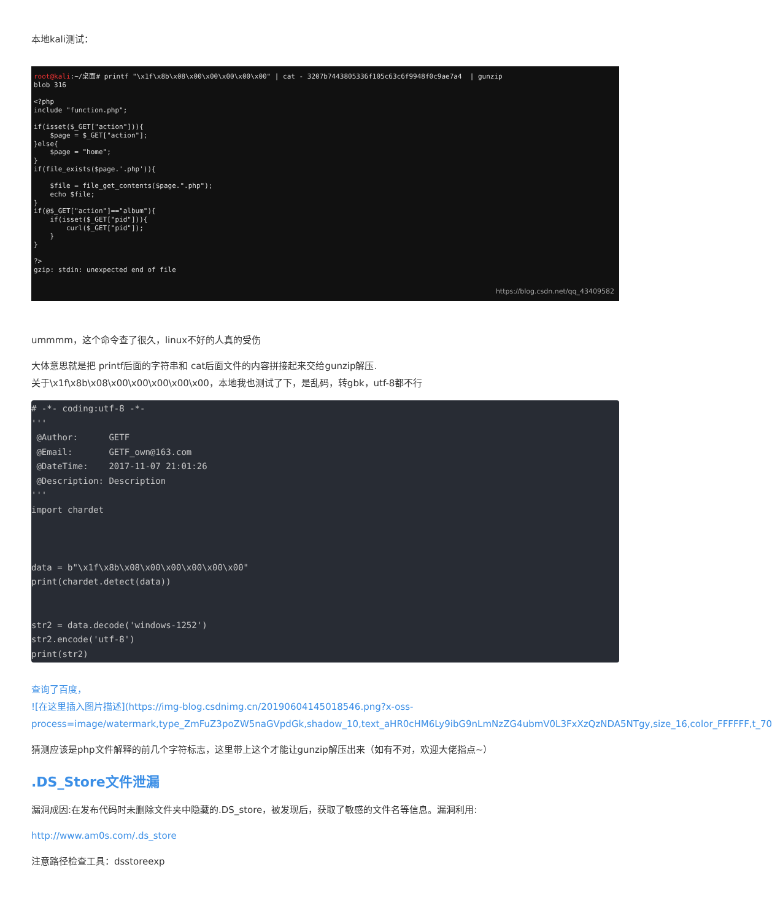本地kali测试：
root@kali:~/桌面# printf "\x1f\x8b\x08\x00\x00\x00\x00\x00" | cat - 3207b7443805336f105c63c6f9948f0c9ae7a4 | gunzip blob 316 <?php include "function.php"; if(isset($_GET["action"])){ $page = $_GET["action"]; }else{ $page = "home"; } if(file_exists($page.'.php')){ $file = file_get_contents($page.".php"); echo $file; } if(@$_GET["action"]=="album"){ if(isset($_GET["pid"])){ curl($_GET["pid"]); } } ?> gzip: stdin: unexpected end of file
https://blog.csdn.net/qq_43409582
ummmm，这个命令查了很久，linux不好的人真的受伤
大体意思就是把 printf后面的字符串和 cat后面文件的内容拼接起来交给gunzip解压.
关于\x1f\x8b\x08\x00\x00\x00\x00\x00，本地我也测试了下，是乱码，转gbk，utf-8都不行
# -*- coding:utf-8 -*-
'''
 @Author:      GETF
 @Email:       GETF_own@163.com
 @DateTime:    2017-11-07 21:01:26
 @Description: Description
'''
import chardet



data = b"\x1f\x8b\x08\x00\x00\x00\x00\x00"
print(chardet.detect(data))


str2 = data.decode('windows-1252')
str2.encode('utf-8')
print(str2)
查询了百度，
![在这里插入图片描述](https://img-blog.csdnimg.cn/20190604145018546.png?x-oss-process=image/watermark,type_ZmFuZ3poZW5naGVpdGk,shadow_10,text_aHR0cHM6Ly9ibG9nLmNzZG4ubmV0L3FxXzQzNDA5NTgy,size_16,color_FFFFFF,t_70
猜测应该是php文件解释的前几个字符标志，这里带上这个才能让gunzip解压出来（如有不对，欢迎大佬指点~）
.DS_Store文件泄漏
漏洞成因:在发布代码时未删除文件夹中隐藏的.DS_store，被发现后，获取了敏感的文件名等信息。漏洞利用:
http://www.am0s.com/.ds_store
注意路径检查工具：dsstoreexp